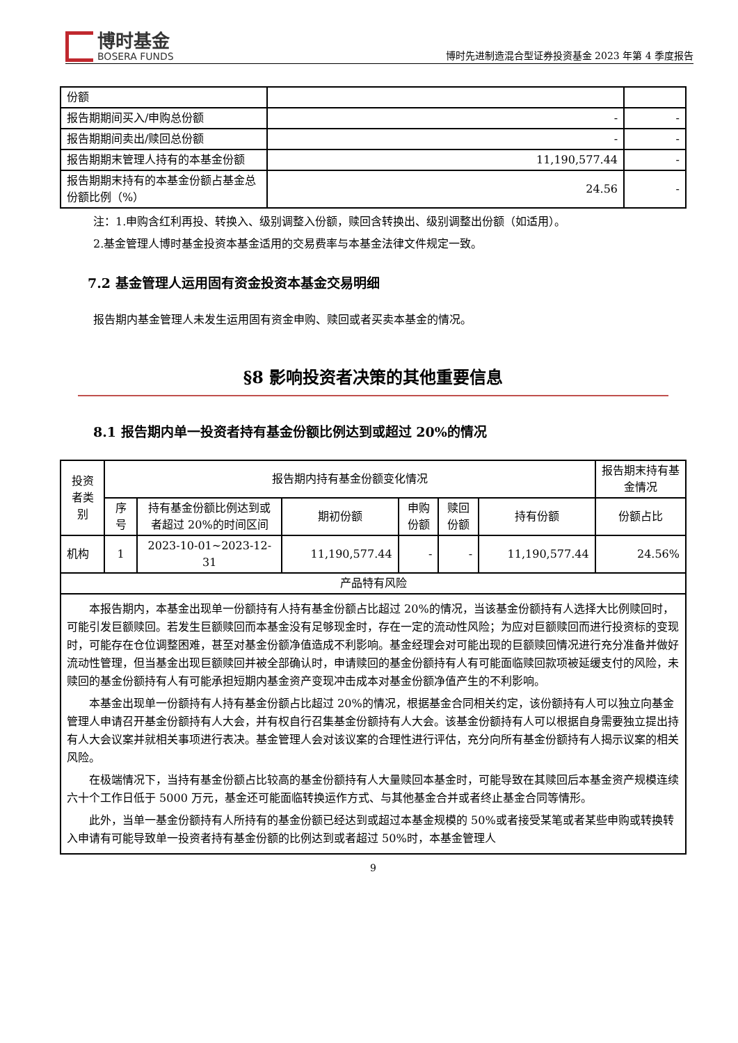博时基金
BOSERA FUNDS
博时先进制造混合型证券投资基金 2023 年第 4 季度报告
| 份额 | | |
| 报告期期间买入/申购总份额 | - | - |
| 报告期期间卖出/赎回总份额 | - | - |
| 报告期期末管理人持有的本基金份额 | 11,190,577.44 | - |
| 报告期期末持有的本基金份额占基金总份额比例（%） | 24.56 | - |
注：1.申购含红利再投、转换入、级别调整入份额，赎回含转换出、级别调整出份额（如适用）。
2.基金管理人博时基金投资本基金适用的交易费率与本基金法律文件规定一致。
7.2 基金管理人运用固有资金投资本基金交易明细
报告期内基金管理人未发生运用固有资金申购、赎回或者买卖本基金的情况。
§8 影响投资者决策的其他重要信息
8.1 报告期内单一投资者持有基金份额比例达到或超过 20%的情况
| 投资者类别 | 报告期内持有基金份额变化情况 | | | | | | 报告期末持有基金情况 |
| --- | --- | --- | --- | --- | --- | --- | --- |
| | 序号 | 持有基金份额比例达到或者超过 20%的时间区间 | 期初份额 | 申购份额 | 赎回份额 | 持有份额 | 份额占比 |
| 机构 | 1 | 2023-10-01~2023-12-31 | 11,190,577.44 | - | - | 11,190,577.44 | 24.56% |
| 产品特有风险 | | | | | | | |
| 本报告期内，本基金出现单一份额持有人持有基金份额占比超过 20%的情况，当该基金份额持有人选择大比例赎回时，可能引发巨额赎回。若发生巨额赎回而本基金没有足够现金时，存在一定的流动性风险；为应对巨额赎回而进行投资标的变现时，可能存在仓位调整困难，甚至对基金份额净值造成不利影响。基金经理会对可能出现的巨额赎回情况进行充分准备并做好流动性管理，但当基金出现巨额赎回并被全部确认时，申请赎回的基金份额持有人有可能面临赎回款项被延缓支付的风险，未赎回的基金份额持有人有可能承担短期内基金资产变现冲击成本对基金份额净值产生的不利影响。 本基金出现单一份额持有人持有基金份额占比超过 20%的情况，根据基金合同相关约定，该份额持有人可以独立向基金管理人申请召开基金份额持有人大会，并有权自行召集基金份额持有人大会。该基金份额持有人可以根据自身需要独立提出持有人大会议案并就相关事项进行表决。基金管理人会对该议案的合理性进行评估，充分向所有基金份额持有人揭示议案的相关风险。 在极端情况下，当持有基金份额占比较高的基金份额持有人大量赎回本基金时，可能导致在其赎回后本基金资产规模连续六十个工作日低于 5000 万元，基金还可能面临转换运作方式、与其他基金合并或者终止基金合同等情形。 此外，当单一基金份额持有人所持有的基金份额已经达到或超过本基金规模的 50%或者接受某笔或者某些申购或转换转入申请有可能导致单一投资者持有基金份额的比例达到或者超过 50%时，本基金管理人 | | | | | | | |
9